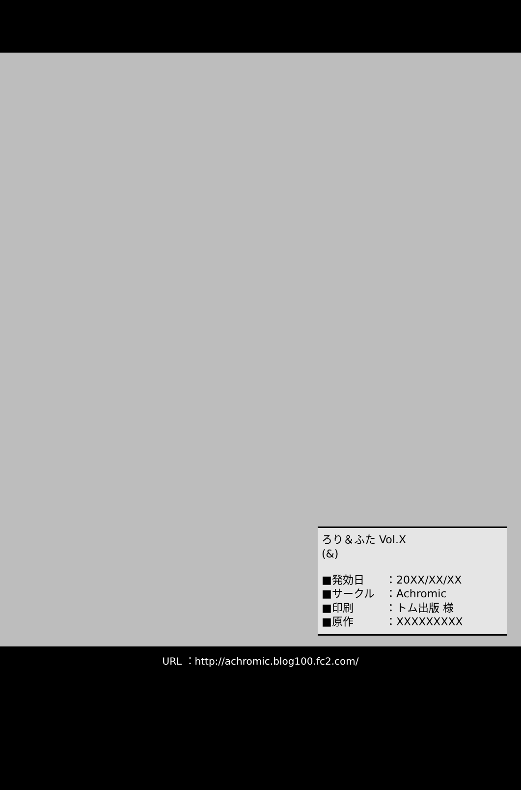ろり＆ふた Vol.X
(&)
■発効日 ：20XX/XX/XX
■サークル ：Achromic
■印刷 ：トム出版 様
■原作 ：XXXXXXXXX
URL ：http://achromic.blog100.fc2.com/